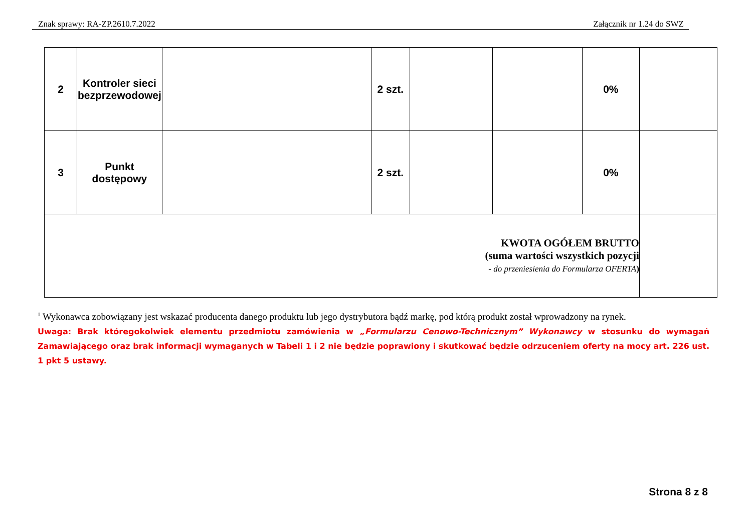Znak sprawy: RA-ZP.2610.7.2022 Załącznik nr 1.24 do SWZ
| 2 | Kontroler sieci bezprzewodowej | | 2 szt. | | | 0% | |
| 3 | Punkt dostępowy | | 2 szt. | | | 0% | |
| KWOTA OGÓŁEM BRUTTO (suma wartości wszystkich pozycji - do przeniesienia do Formularza OFERTA ) | | | | | | | |
<sup>1</sup> Wykonawca zobowiązany jest wskazać producenta danego produktu lub jego dystrybutora bądź markę, pod którą produkt został wprowadzony na rynek.
Uwaga: Brak któregokolwiek elementu przedmiotu zamówienia w „Formularzu Cenowo-Technicznym” Wykonawcy w stosunku do wymagań Zamawiającego oraz brak informacji wymaganych w Tabeli 1 i 2 nie będzie poprawiony i skutkować będzie odrzuceniem oferty na mocy art. 226 ust. 1 pkt 5 ustawy.
Strona 8 z 8